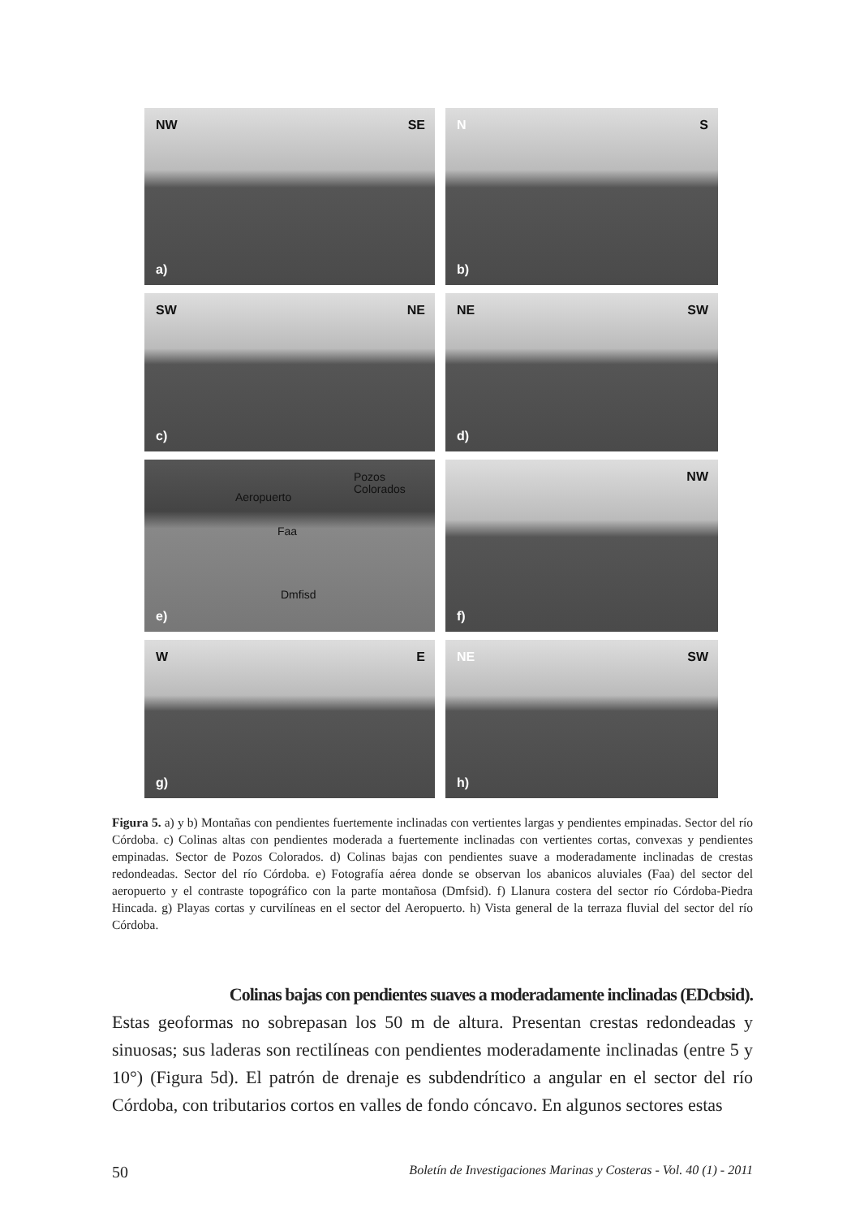NW SE
a)
N S
b)
SW NE
c)
NE SW
d)
Aeropuerto
Pozos
Colorados
Faa
Dmfisd
e)
NW
f)
W E
g)
NE SW
h)
Figura 5. a) y b) Montañas con pendientes fuertemente inclinadas con vertientes largas y pendientes empinadas. Sector del río Córdoba. c) Colinas altas con pendientes moderada a fuertemente inclinadas con vertientes cortas, convexas y pendientes empinadas. Sector de Pozos Colorados. d) Colinas bajas con pendientes suave a moderadamente inclinadas de crestas redondeadas. Sector del río Córdoba. e) Fotografía aérea donde se observan los abanicos aluviales (Faa) del sector del aeropuerto y el contraste topográfico con la parte montañosa (Dmfsid). f) Llanura costera del sector río Córdoba-Piedra Hincada. g) Playas cortas y curvilíneas en el sector del Aeropuerto. h) Vista general de la terraza fluvial del sector del río Córdoba.
Colinas bajas con pendientes suaves a moderadamente inclinadas (EDcbsid).
Estas geoformas no sobrepasan los 50 m de altura. Presentan crestas redondeadas y sinuosas; sus laderas son rectilíneas con pendientes moderadamente inclinadas (entre 5 y 10°) (Figura 5d). El patrón de drenaje es subdendrítico a angular en el sector del río Córdoba, con tributarios cortos en valles de fondo cóncavo. En algunos sectores estas
50 Boletín de Investigaciones Marinas y Costeras - Vol. 40 (1) - 2011